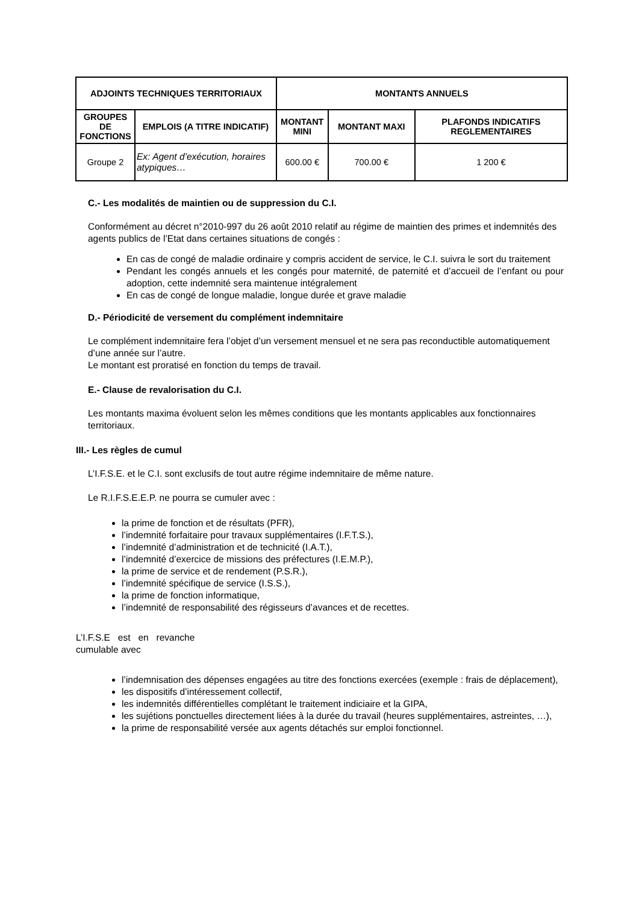| ADJOINTS TECHNIQUES TERRITORIAUX | | MONTANTS ANNUELS | | |
| --- | --- | --- | --- | --- |
| GROUPES DE FONCTIONS | EMPLOIS (A TITRE INDICATIF) | MONTANT MINI | MONTANT MAXI | PLAFONDS INDICATIFS REGLEMENTAIRES |
| Groupe 2 | Ex: Agent d’exécution, horaires atypiques… | 600.00 € | 700.00 € | 1 200 € |
C.- Les modalités de maintien ou de suppression du C.I.
Conformément au décret n°2010-997 du 26 août 2010 relatif au régime de maintien des primes et indemnités des agents publics de l’Etat dans certaines situations de congés :
En cas de congé de maladie ordinaire y compris accident de service, le C.I. suivra le sort du traitement
Pendant les congés annuels et les congés pour maternité, de paternité et d’accueil de l’enfant ou pour adoption, cette indemnité sera maintenue intégralement
En cas de congé de longue maladie, longue durée et grave maladie
D.- Périodicité de versement du complément indemnitaire
Le complément indemnitaire fera l’objet d’un versement mensuel et ne sera pas reconductible automatiquement d’une année sur l’autre.
Le montant est proratisé en fonction du temps de travail.
E.- Clause de revalorisation du C.I.
Les montants maxima évoluent selon les mêmes conditions que les montants applicables aux fonctionnaires territoriaux.
III.- Les règles de cumul
L’I.F.S.E. et le C.I. sont exclusifs de tout autre régime indemnitaire de même nature.
Le R.I.F.S.E.E.P. ne pourra se cumuler avec :
la prime de fonction et de résultats (PFR),
l’indemnité forfaitaire pour travaux supplémentaires (I.F.T.S.),
l’indemnité d’administration et de technicité (I.A.T.),
l’indemnité d’exercice de missions des préfectures (I.E.M.P.),
la prime de service et de rendement (P.S.R.),
l’indemnité spécifique de service (I.S.S.),
la prime de fonction informatique,
l’indemnité de responsabilité des régisseurs d’avances et de recettes.
L’I.F.S.E est en revanche cumulable avec
l’indemnisation des dépenses engagées au titre des fonctions exercées (exemple : frais de déplacement),
les dispositifs d’intéressement collectif,
les indemnités différentielles complétant le traitement indiciaire et la GIPA,
les sujétions ponctuelles directement liées à la durée du travail (heures supplémentaires, astreintes, …),
la prime de responsabilité versée aux agents détachés sur emploi fonctionnel.